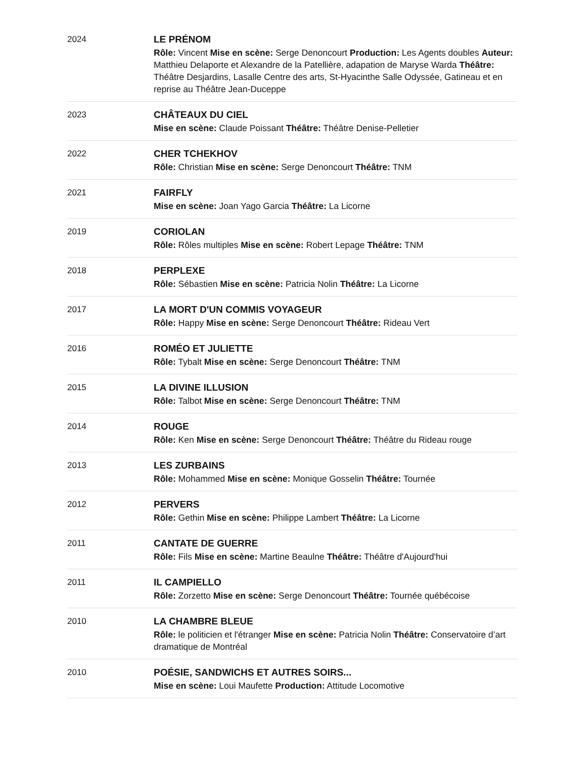| 2024 | LE PRÉNOM Rôle: Vincent Mise en scène: Serge Denoncourt Production: Les Agents doubles Auteur: Matthieu Delaporte et Alexandre de la Patellière, adapation de Maryse Warda Théâtre: Théâtre Desjardins, Lasalle Centre des arts, St-Hyacinthe Salle Odyssée, Gatineau et en reprise au Théâtre Jean-Duceppe |
| 2023 | CHÂTEAUX DU CIEL Mise en scène: Claude Poissant Théâtre: Théâtre Denise-Pelletier |
| 2022 | CHER TCHEKHOV Rôle: Christian Mise en scène: Serge Denoncourt Théâtre: TNM |
| 2021 | FAIRFLY Mise en scène: Joan Yago Garcia Théâtre: La Licorne |
| 2019 | CORIOLAN Rôle: Rôles multiples Mise en scène: Robert Lepage Théâtre: TNM |
| 2018 | PERPLEXE Rôle: Sébastien Mise en scène: Patricia Nolin Théâtre: La Licorne |
| 2017 | LA MORT D'UN COMMIS VOYAGEUR Rôle: Happy Mise en scène: Serge Denoncourt Théâtre: Rideau Vert |
| 2016 | ROMÉO ET JULIETTE Rôle: Tybalt Mise en scène: Serge Denoncourt Théâtre: TNM |
| 2015 | LA DIVINE ILLUSION Rôle: Talbot Mise en scène: Serge Denoncourt Théâtre: TNM |
| 2014 | ROUGE Rôle: Ken Mise en scène: Serge Denoncourt Théâtre: Théâtre du Rideau rouge |
| 2013 | LES ZURBAINS Rôle: Mohammed Mise en scène: Monique Gosselin Théâtre: Tournée |
| 2012 | PERVERS Rôle: Gethin Mise en scène: Philippe Lambert Théâtre: La Licorne |
| 2011 | CANTATE DE GUERRE Rôle: Fils Mise en scène: Martine Beaulne Théâtre: Théâtre d'Aujourd'hui |
| 2011 | IL CAMPIELLO Rôle: Zorzetto Mise en scène: Serge Denoncourt Théâtre: Tournée québécoise |
| 2010 | LA CHAMBRE BLEUE Rôle: le politicien et l'étranger Mise en scène: Patricia Nolin Théâtre: Conservatoire d’art dramatique de Montréal |
| 2010 | POÉSIE, SANDWICHS ET AUTRES SOIRS... Mise en scène: Loui Maufette Production: Attitude Locomotive |